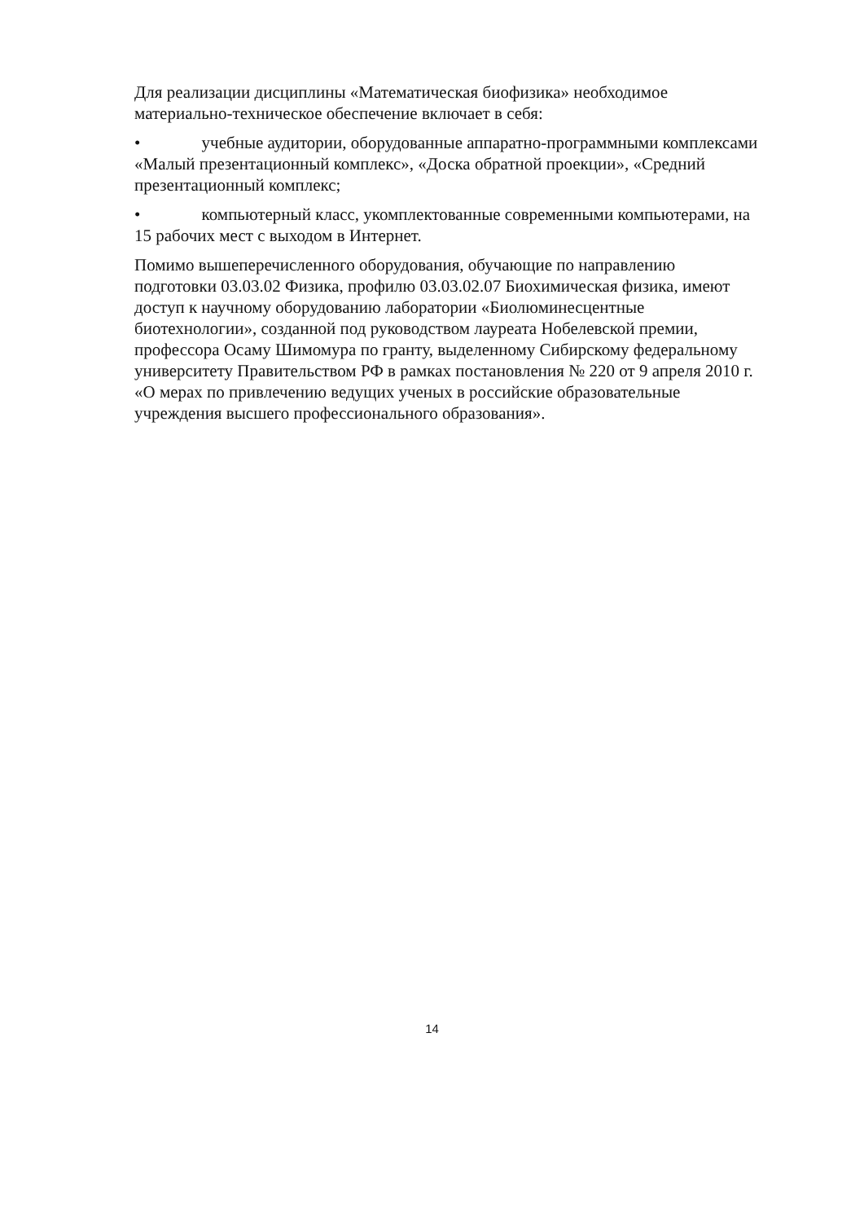Для реализации дисциплины «Математическая биофизика» необходимое материально-техническое обеспечение включает в себя:
• учебные аудитории, оборудованные аппаратно-программными комплексами «Малый презентационный комплекс», «Доска обратной проекции», «Средний презентационный комплекс;
• компьютерный класс, укомплектованные современными компьютерами, на 15 рабочих мест с выходом в Интернет.
Помимо вышеперечисленного оборудования, обучающие по направлению подготовки 03.03.02 Физика, профилю 03.03.02.07 Биохимическая физика, имеют доступ к научному оборудованию лаборатории «Биолюминесцентные биотехнологии», созданной под руководством лауреата Нобелевской премии, профессора Осаму Шимомура по гранту, выделенному Сибирскому федеральному университету Правительством РФ в рамках постановления № 220 от 9 апреля 2010 г. «О мерах по привлечению ведущих ученых в российские образовательные учреждения высшего профессионального образования».
14